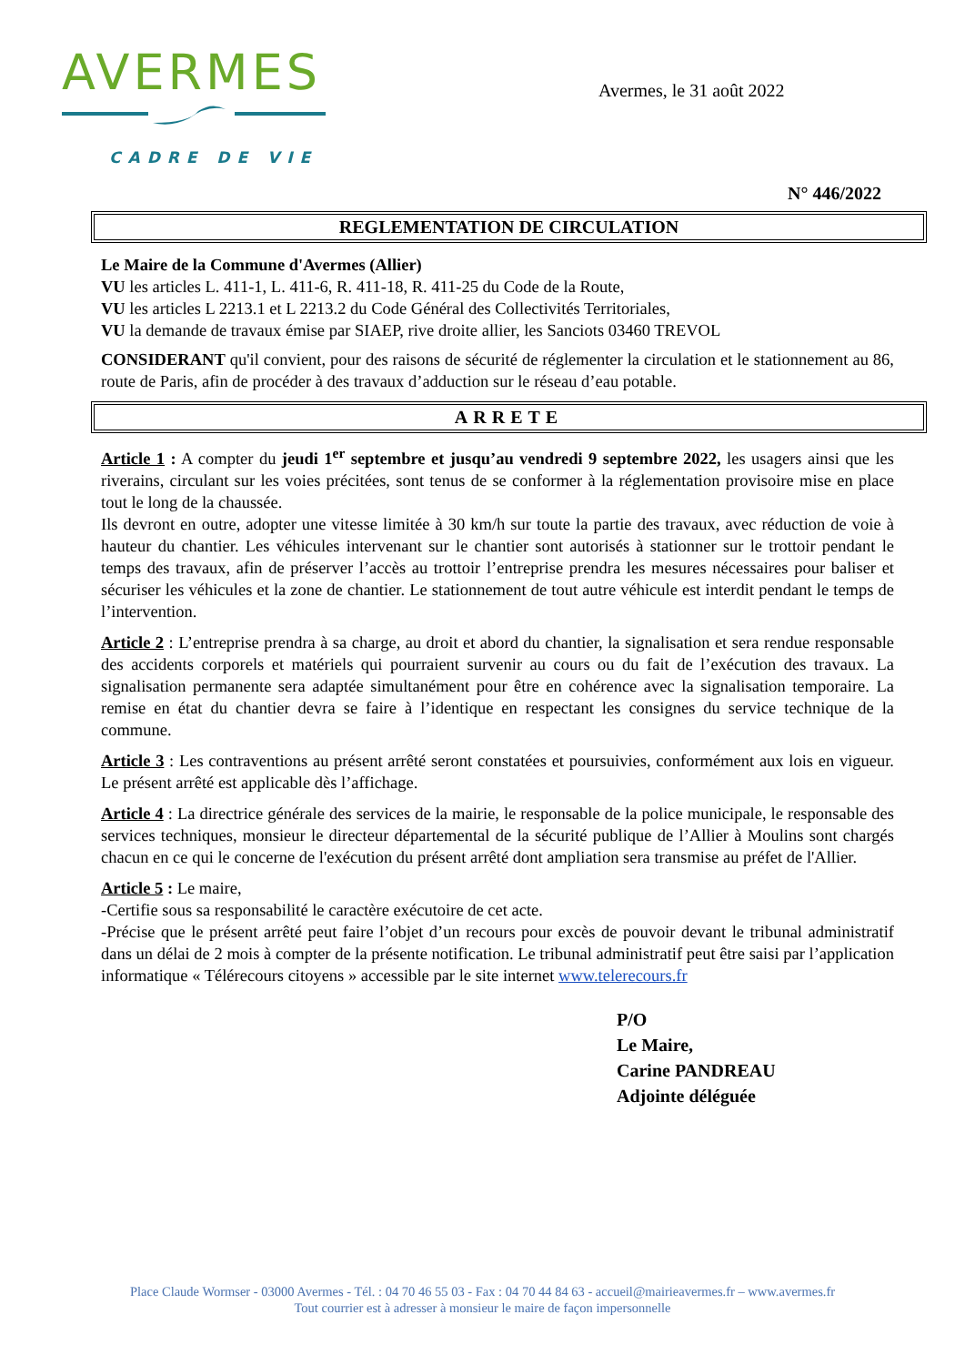AVERMES
CADRE DE VIE
Avermes, le 31 août 2022
N° 446/2022
REGLEMENTATION DE CIRCULATION
Le Maire de la Commune d'Avermes (Allier)
VU les articles L. 411-1, L. 411-6, R. 411-18, R. 411-25 du Code de la Route,
VU les articles L 2213.1 et L 2213.2 du Code Général des Collectivités Territoriales,
VU la demande de travaux émise par SIAEP, rive droite allier, les Sanciots 03460 TREVOL
CONSIDERANT qu'il convient, pour des raisons de sécurité de réglementer la circulation et le stationnement au 86, route de Paris, afin de procéder à des travaux d’adduction sur le réseau d’eau potable.
ARRETE
Article 1 : A compter du jeudi 1<sup>er</sup> septembre et jusqu’au vendredi 9 septembre 2022, les usagers ainsi que les riverains, circulant sur les voies précitées, sont tenus de se conformer à la réglementation provisoire mise en place tout le long de la chaussée.
Ils devront en outre, adopter une vitesse limitée à 30 km/h sur toute la partie des travaux, avec réduction de voie à hauteur du chantier. Les véhicules intervenant sur le chantier sont autorisés à stationner sur le trottoir pendant le temps des travaux, afin de préserver l’accès au trottoir l’entreprise prendra les mesures nécessaires pour baliser et sécuriser les véhicules et la zone de chantier. Le stationnement de tout autre véhicule est interdit pendant le temps de l’intervention.
Article 2 : L’entreprise prendra à sa charge, au droit et abord du chantier, la signalisation et sera rendue responsable des accidents corporels et matériels qui pourraient survenir au cours ou du fait de l’exécution des travaux. La signalisation permanente sera adaptée simultanément pour être en cohérence avec la signalisation temporaire. La remise en état du chantier devra se faire à l’identique en respectant les consignes du service technique de la commune.
Article 3 : Les contraventions au présent arrêté seront constatées et poursuivies, conformément aux lois en vigueur. Le présent arrêté est applicable dès l’affichage.
Article 4 : La directrice générale des services de la mairie, le responsable de la police municipale, le responsable des services techniques, monsieur le directeur départemental de la sécurité publique de l’Allier à Moulins sont chargés chacun en ce qui le concerne de l'exécution du présent arrêté dont ampliation sera transmise au préfet de l'Allier.
Article 5 : Le maire,
-Certifie sous sa responsabilité le caractère exécutoire de cet acte.
-Précise que le présent arrêté peut faire l’objet d’un recours pour excès de pouvoir devant le tribunal administratif dans un délai de 2 mois à compter de la présente notification. Le tribunal administratif peut être saisi par l’application informatique « Télérecours citoyens » accessible par le site internet www.telerecours.fr
P/O
Le Maire,
Carine PANDREAU
Adjointe déléguée
Place Claude Wormser - 03000 Avermes - Tél. : 04 70 46 55 03 - Fax : 04 70 44 84 63 - accueil@mairieavermes.fr – www.avermes.fr
Tout courrier est à adresser à monsieur le maire de façon impersonnelle